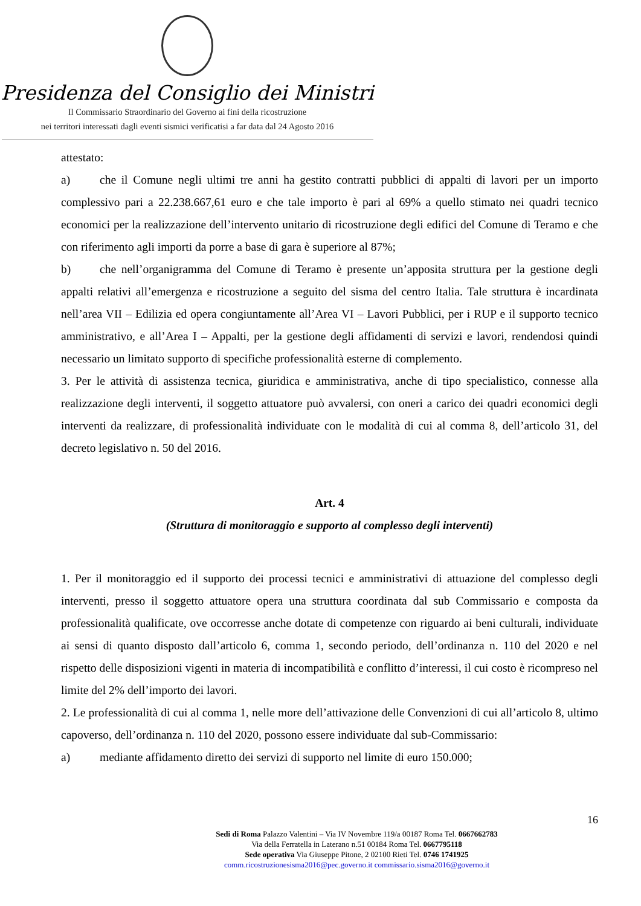Presidenza del Consiglio dei Ministri
Il Commissario Straordinario del Governo ai fini della ricostruzione
nei territori interessati dagli eventi sismici verificatisi a far data dal 24 Agosto 2016
attestato:
a) che il Comune negli ultimi tre anni ha gestito contratti pubblici di appalti di lavori per un importo complessivo pari a 22.238.667,61 euro e che tale importo è pari al 69% a quello stimato nei quadri tecnico economici per la realizzazione dell’intervento unitario di ricostruzione degli edifici del Comune di Teramo e che con riferimento agli importi da porre a base di gara è superiore al 87%;
b) che nell’organigramma del Comune di Teramo è presente un’apposita struttura per la gestione degli appalti relativi all’emergenza e ricostruzione a seguito del sisma del centro Italia. Tale struttura è incardinata nell’area VII – Edilizia ed opera congiuntamente all’Area VI – Lavori Pubblici, per i RUP e il supporto tecnico amministrativo, e all’Area I – Appalti, per la gestione degli affidamenti di servizi e lavori, rendendosi quindi necessario un limitato supporto di specifiche professionalità esterne di complemento.
3. Per le attività di assistenza tecnica, giuridica e amministrativa, anche di tipo specialistico, connesse alla realizzazione degli interventi, il soggetto attuatore può avvalersi, con oneri a carico dei quadri economici degli interventi da realizzare, di professionalità individuate con le modalità di cui al comma 8, dell’articolo 31, del decreto legislativo n. 50 del 2016.
Art. 4
(Struttura di monitoraggio e supporto al complesso degli interventi)
1. Per il monitoraggio ed il supporto dei processi tecnici e amministrativi di attuazione del complesso degli interventi, presso il soggetto attuatore opera una struttura coordinata dal sub Commissario e composta da professionalità qualificate, ove occorresse anche dotate di competenze con riguardo ai beni culturali, individuate ai sensi di quanto disposto dall’articolo 6, comma 1, secondo periodo, dell’ordinanza n. 110 del 2020 e nel rispetto delle disposizioni vigenti in materia di incompatibilità e conflitto d’interessi, il cui costo è ricompreso nel limite del 2% dell’importo dei lavori.
2. Le professionalità di cui al comma 1, nelle more dell’attivazione delle Convenzioni di cui all’articolo 8, ultimo capoverso, dell’ordinanza n. 110 del 2020, possono essere individuate dal sub-Commissario:
a) mediante affidamento diretto dei servizi di supporto nel limite di euro 150.000;
16
Sedi di Roma Palazzo Valentini – Via IV Novembre 119/a 00187 Roma Tel. 0667662783
Via della Ferratella in Laterano n.51 00184 Roma Tel. 0667795118
Sede operativa Via Giuseppe Pitone, 2 02100 Rieti Tel. 0746 1741925
comm.ricostruzionesisma2016@pec.governo.it commissario.sisma2016@governo.it